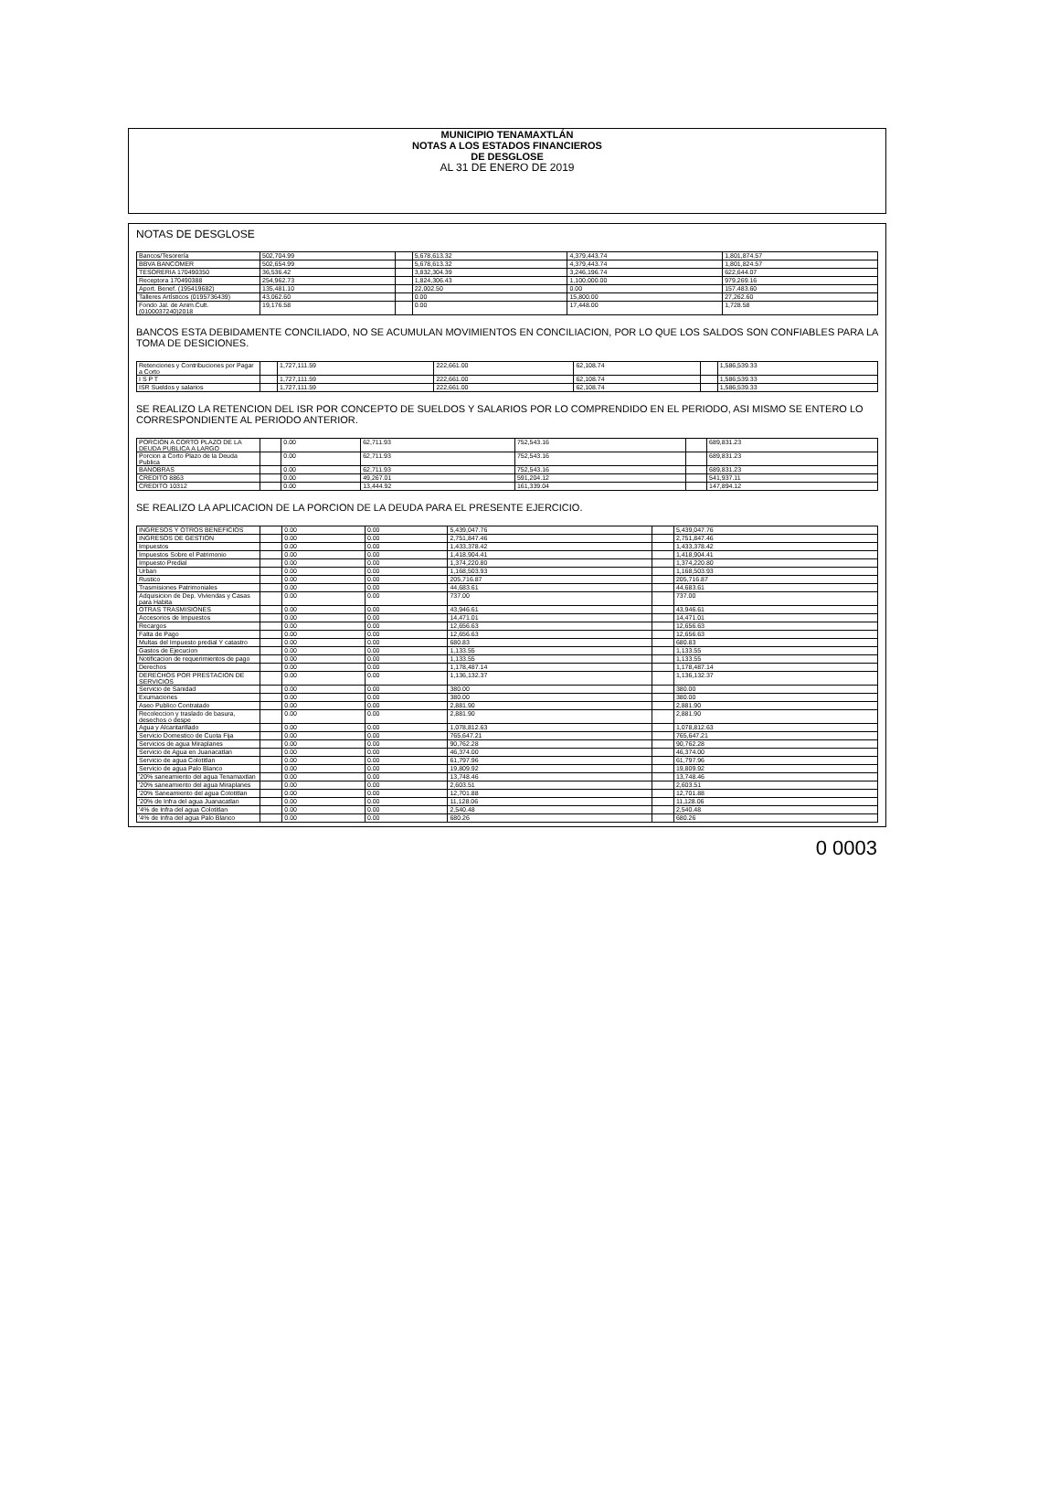MUNICIPIO TENAMAXTLÁN
NOTAS A LOS ESTADOS FINANCIEROS
DE DESGLOSE
AL 31 DE ENERO DE 2019
NOTAS DE DESGLOSE
| Bancos/Tesorería | 502,704.99 | | 5,678,613.32 | 4,379,443.74 | 1,801,874.57 |
| BBVA BANCOMER | 502,654.99 | | 5,678,613.32 | 4,379,443.74 | 1,801,824.57 |
| TESORERIA 170490350 | 36,536.42 | | 3,832,304.39 | 3,246,196.74 | 622,644.07 |
| Receptora 170490388 | 254,962.73 | | 1,824,306.43 | 1,100,000.00 | 979,269.16 |
| Aport. Benef. (195419682) | 135,481.10 | | 22,002.50 | 0.00 | 157,483.60 |
| Talleres Artísticos (0195736439) | 43,062.60 | | 0.00 | 15,800.00 | 27,262.60 |
| Fondo Jal. de Anim.Cult. (0100037240)2018 | 19,176.58 | | 0.00 | 17,448.00 | 1,728.58 |
BANCOS ESTA DEBIDAMENTE CONCILIADO, NO SE ACUMULAN MOVIMIENTOS EN CONCILIACION, POR LO QUE LOS SALDOS SON CONFIABLES PARA LA TOMA DE DESICIONES.
| Retenciones y Contribuciones por Pagar a Corto | | 1,727,111.59 | 222,661.00 | 62,108.74 | | 1,586,539.33 |
| I S P T | | 1,727,111.59 | 222,661.00 | 62,108.74 | | 1,586,539.33 |
| ISR Sueldos y salarios | | 1,727,111.59 | 222,661.00 | 62,108.74 | | 1,586,539.33 |
SE REALIZO LA RETENCION DEL ISR POR CONCEPTO DE SUELDOS Y SALARIOS POR LO COMPRENDIDO EN EL PERIODO, ASI MISMO SE ENTERO LO CORRESPONDIENTE AL PERIODO ANTERIOR.
| PORCION A CORTO PLAZO DE LA DEUDA PUBLICA A LARGO | | 0.00 | 62,711.93 | 752,543.16 | | 689,831.23 |
| Porcion a Corto Plazo de la Deuda Publica | | 0.00 | 62,711.93 | 752,543.16 | | 689,831.23 |
| BANOBRAS | | 0.00 | 62,711.93 | 752,543.16 | | 689,831.23 |
| CREDITO 8863 | | 0.00 | 49,267.01 | 591,204.12 | | 541,937.11 |
| CREDITO 10312 | | 0.00 | 13,444.92 | 161,339.04 | | 147,894.12 |
SE REALIZO LA APLICACION DE LA PORCION DE LA DEUDA PARA EL PRESENTE EJERCICIO.
| INGRESOS Y OTROS BENEFICIOS | | 0.00 | 0.00 | 5,439,047.76 | | 5,439,047.76 |
| INGRESOS DE GESTION | | 0.00 | 0.00 | 2,751,847.46 | | 2,751,847.46 |
| Impuestos | | 0.00 | 0.00 | 1,433,378.42 | | 1,433,378.42 |
| Impuestos Sobre el Patrimonio | | 0.00 | 0.00 | 1,418,904.41 | | 1,418,904.41 |
| Impuesto Predial | | 0.00 | 0.00 | 1,374,220.80 | | 1,374,220.80 |
| Urban | | 0.00 | 0.00 | 1,168,503.93 | | 1,168,503.93 |
| Rustico | | 0.00 | 0.00 | 205,716.87 | | 205,716.87 |
| Trasmisiones Patrimoniales | | 0.00 | 0.00 | 44,683.61 | | 44,683.61 |
| Adquisicion de Dep. Viviendas y Casas para Habita | | 0.00 | 0.00 | 737.00 | | 737.00 |
| OTRAS TRASMISIONES | | 0.00 | 0.00 | 43,946.61 | | 43,946.61 |
| Accesorios de Impuestos | | 0.00 | 0.00 | 14,471.01 | | 14,471.01 |
| Recargos | | 0.00 | 0.00 | 12,656.63 | | 12,656.63 |
| Falta de Pago | | 0.00 | 0.00 | 12,656.63 | | 12,656.63 |
| Multas del Impuesto predial Y catastro | | 0.00 | 0.00 | 680.83 | | 680.83 |
| Gastos de Ejecucion | | 0.00 | 0.00 | 1,133.55 | | 1,133.55 |
| Notificacion de requerimientos de pago | | 0.00 | 0.00 | 1,133.55 | | 1,133.55 |
| Derechos | | 0.00 | 0.00 | 1,178,487.14 | | 1,178,487.14 |
| DERECHOS POR PRESTACION DE SERVICIOS | | 0.00 | 0.00 | 1,136,132.37 | | 1,136,132.37 |
| Servicio de Sanidad | | 0.00 | 0.00 | 380.00 | | 380.00 |
| Exumaciones | | 0.00 | 0.00 | 380.00 | | 380.00 |
| Aseo Publico Contratado | | 0.00 | 0.00 | 2,881.90 | | 2,881.90 |
| Recoleccion y traslado de basura, desechos o despe | | 0.00 | 0.00 | 2,881.90 | | 2,881.90 |
| Agua y Alcantarillado | | 0.00 | 0.00 | 1,078,812.63 | | 1,078,812.63 |
| Servicio Domestico de Cuota Fija | | 0.00 | 0.00 | 765,647.21 | | 765,647.21 |
| Servicios de agua Miraplanes | | 0.00 | 0.00 | 90,762.28 | | 90,762.28 |
| Servicio de Agua en Juanacatlan | | 0.00 | 0.00 | 46,374.00 | | 46,374.00 |
| Servicio de agua Colotitlan | | 0.00 | 0.00 | 61,797.96 | | 61,797.96 |
| Servicio de agua Palo Blanco | | 0.00 | 0.00 | 19,809.92 | | 19,809.92 |
| '20% saneamiento del agua Tenamaxtlan | | 0.00 | 0.00 | 13,748.46 | | 13,748.46 |
| '20% saneamiento del agua Miraplanes | | 0.00 | 0.00 | 2,603.51 | | 2,603.51 |
| '20% Saneamiento del agua Colotitlan | | 0.00 | 0.00 | 12,701.88 | | 12,701.88 |
| '20% de Infra del agua Juanacatlan | | 0.00 | 0.00 | 11,128.06 | | 11,128.06 |
| '4% de Infra del agua Colotitlan | | 0.00 | 0.00 | 2,540.48 | | 2,540.48 |
| '4% de Infra del agua Palo Blanco | | 0.00 | 0.00 | 680.26 | | 680.26 |
0 0003